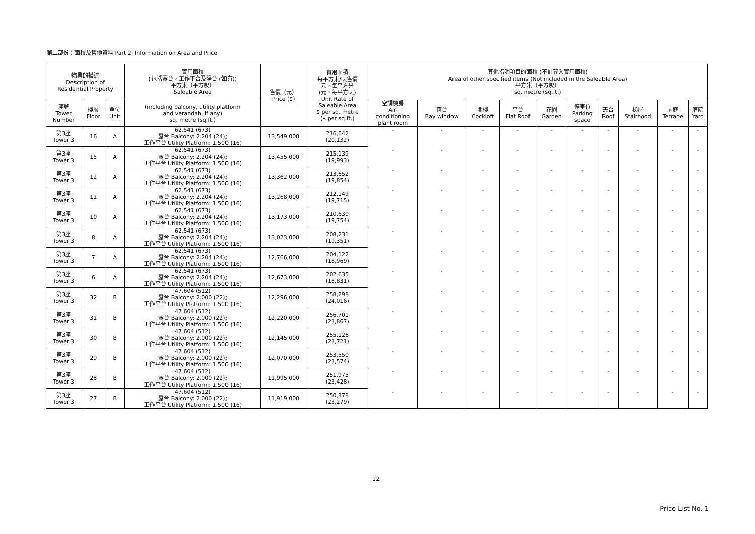第二部份：面積及售價資料 Part 2: Information on Area and Price
| 物業的描述 Description of Residential Property | | | 實用面積 (包括露台，工作平台及陽台 (如有)) 平方米（平方呎） Saleable Area | 售價（元） Price ($) | 實用面積 每平方米/呎售價 元，每平方米 (元，每平方呎) Unit Rate of Saleable Area $ per sq. metre ($ per sq.ft.) | 其他指明項目的面積 (不計算入實用面積) Area of other specified items (Not included in the Saleable Area) 平方米（平方呎） sq. metre (sq.ft.) | | | | | | | | | |
| --- | --- | --- | --- | --- | --- | --- | --- | --- | --- | --- | --- | --- | --- | --- | --- |
| 座號 Tower Number | 樓層 Floor | 單位 Unit | (including balcony, utility platform and verandah, if any) sq. metre (sq.ft.) | | | 空調機房 Air- conditioning plant room | 窗台 Bay window | 閣樓 Cockloft | 平台 Flat Roof | 花園 Garden | 停車位 Parking space | 天台 Roof | 梯屋 Stairhood | 前庭 Terrace | 庭院 Yard |
| 第3座 Tower 3 | 16 | A | 62.541 (673) 露台 Balcony: 2.204 (24); 工作平台 Utility Platform: 1.500 (16) | 13,549,000 | 216,642 (20,132) | - | - | - | - | - | - | - | - | - | - |
| 第3座 Tower 3 | 15 | A | 62.541 (673) 露台 Balcony: 2.204 (24); 工作平台 Utility Platform: 1.500 (16) | 13,455,000 | 215,139 (19,993) | - | - | - | - | - | - | - | - | - | - |
| 第3座 Tower 3 | 12 | A | 62.541 (673) 露台 Balcony: 2.204 (24); 工作平台 Utility Platform: 1.500 (16) | 13,362,000 | 213,652 (19,854) | - | - | - | - | - | - | - | - | - | - |
| 第3座 Tower 3 | 11 | A | 62.541 (673) 露台 Balcony: 2.204 (24); 工作平台 Utility Platform: 1.500 (16) | 13,268,000 | 212,149 (19,715) | - | - | - | - | - | - | - | - | - | - |
| 第3座 Tower 3 | 10 | A | 62.541 (673) 露台 Balcony: 2.204 (24); 工作平台 Utility Platform: 1.500 (16) | 13,173,000 | 210,630 (19,754) | - | - | - | - | - | - | - | - | - | - |
| 第3座 Tower 3 | 8 | A | 62.541 (673) 露台 Balcony: 2.204 (24); 工作平台 Utility Platform: 1.500 (16) | 13,023,000 | 208,231 (19,351) | - | - | - | - | - | - | - | - | - | - |
| 第3座 Tower 3 | 7 | A | 62.541 (673) 露台 Balcony: 2.204 (24); 工作平台 Utility Platform: 1.500 (16) | 12,766,000 | 204,122 (18,969) | - | - | - | - | - | - | - | - | - | - |
| 第3座 Tower 3 | 6 | A | 62.541 (673) 露台 Balcony: 2.204 (24); 工作平台 Utility Platform: 1.500 (16) | 12,673,000 | 202,635 (18,831) | - | - | - | - | - | - | - | - | - | - |
| 第3座 Tower 3 | 32 | B | 47.604 (512) 露台 Balcony: 2.000 (22); 工作平台 Utility Platform: 1.500 (16) | 12,296,000 | 258,298 (24,016) | - | - | - | - | - | - | - | - | - | - |
| 第3座 Tower 3 | 31 | B | 47.604 (512) 露台 Balcony: 2.000 (22); 工作平台 Utility Platform: 1.500 (16) | 12,220,000 | 256,701 (23,867) | - | - | - | - | - | - | - | - | - | - |
| 第3座 Tower 3 | 30 | B | 47.604 (512) 露台 Balcony: 2.000 (22); 工作平台 Utility Platform: 1.500 (16) | 12,145,000 | 255,126 (23,721) | - | - | - | - | - | - | - | - | - | - |
| 第3座 Tower 3 | 29 | B | 47.604 (512) 露台 Balcony: 2.000 (22); 工作平台 Utility Platform: 1.500 (16) | 12,070,000 | 253,550 (23,574) | - | - | - | - | - | - | - | - | - | - |
| 第3座 Tower 3 | 28 | B | 47.604 (512) 露台 Balcony: 2.000 (22); 工作平台 Utility Platform: 1.500 (16) | 11,995,000 | 251,975 (23,428) | - | - | - | - | - | - | - | - | - | - |
| 第3座 Tower 3 | 27 | B | 47.604 (512) 露台 Balcony: 2.000 (22); 工作平台 Utility Platform: 1.500 (16) | 11,919,000 | 250,378 (23,279) | - | - | - | - | - | - | - | - | - | - |
12
Price List No. 1